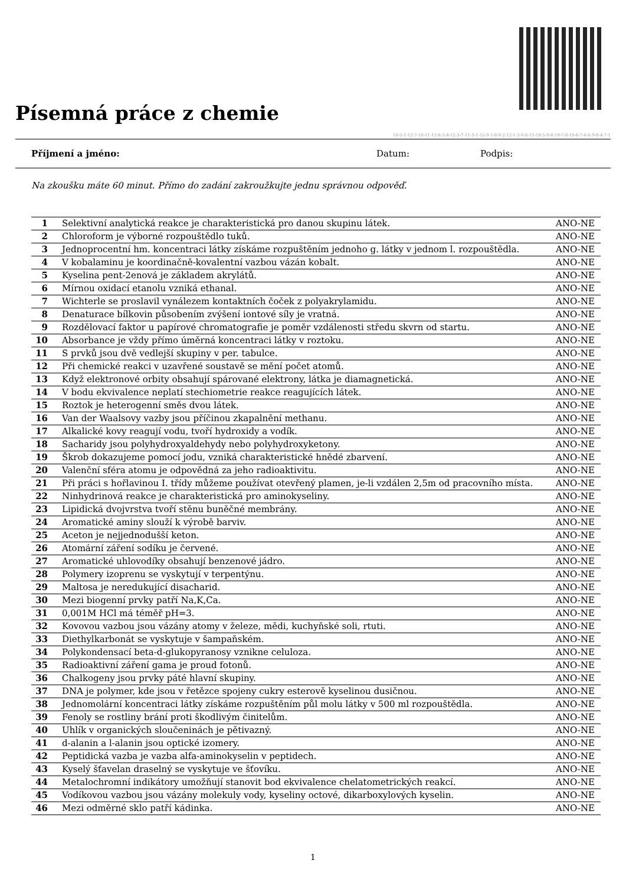Písemná práce z chemie
10-5-1-12-7-10-11-12-8-5-8-12-3-7-11-5-1-12-9-1-8-9-2-12-1-3-9-6-11-10-5-9-8-19-7-6-10-6-7-6-6-9-8-4-7-1
Příjmení a jméno: Datum: Podpis:
Na zkoušku máte 60 minut. Přímo do zadání zakroužkujte jednu správnou odpověď.
| 1 | Selektivní analytická reakce je charakteristická pro danou skupinu látek. | ANO-NE |
| 2 | Chloroform je výborné rozpouštědlo tuků. | ANO-NE |
| 3 | Jednoprocentní hm. koncentraci látky získáme rozpuštěním jednoho g. látky v jednom l. rozpouštědla. | ANO-NE |
| 4 | V kobalaminu je koordinačně-kovalentní vazbou vázán kobalt. | ANO-NE |
| 5 | Kyselina pent-2enová je základem akrylátů. | ANO-NE |
| 6 | Mírnou oxidací etanolu vzniká ethanal. | ANO-NE |
| 7 | Wichterle se proslavil vynálezem kontaktních čoček z polyakrylamidu. | ANO-NE |
| 8 | Denaturace bílkovin působením zvýšení iontové síly je vratná. | ANO-NE |
| 9 | Rozdělovací faktor u papírové chromatografie je poměr vzdálenosti středu skvrn od startu. | ANO-NE |
| 10 | Absorbance je vždy přímo úměrná koncentraci látky v roztoku. | ANO-NE |
| 11 | S prvků jsou dvě vedlejší skupiny v per. tabulce. | ANO-NE |
| 12 | Při chemické reakci v uzavřené soustavě se mění počet atomů. | ANO-NE |
| 13 | Když elektronové orbity obsahují spárované elektrony, látka je diamagnetická. | ANO-NE |
| 14 | V bodu ekvivalence neplatí stechiometrie reakce reagujících látek. | ANO-NE |
| 15 | Roztok je heterogenní směs dvou látek. | ANO-NE |
| 16 | Van der Waalsovy vazby jsou příčinou zkapalnění methanu. | ANO-NE |
| 17 | Alkalické kovy reagují vodu, tvoří hydroxidy a vodík. | ANO-NE |
| 18 | Sacharidy jsou polyhydroxyaldehydy nebo polyhydroxyketony. | ANO-NE |
| 19 | Škrob dokazujeme pomocí jodu, vzniká charakteristické hnědé zbarvení. | ANO-NE |
| 20 | Valenční sféra atomu je odpovědná za jeho radioaktivitu. | ANO-NE |
| 21 | Při práci s hořlavinou I. třídy můžeme používat otevřený plamen, je-li vzdálen 2,5m od pracovního místa. | ANO-NE |
| 22 | Ninhydrinová reakce je charakteristická pro aminokyseliny. | ANO-NE |
| 23 | Lipidická dvojvrstva tvoří stěnu buněčné membrány. | ANO-NE |
| 24 | Aromatické aminy slouží k výrobě barviv. | ANO-NE |
| 25 | Aceton je nejjednodušší keton. | ANO-NE |
| 26 | Atomární záření sodíku je červené. | ANO-NE |
| 27 | Aromatické uhlovodíky obsahují benzenové jádro. | ANO-NE |
| 28 | Polymery izoprenu se vyskytují v terpentýnu. | ANO-NE |
| 29 | Maltosa je neredukující disacharid. | ANO-NE |
| 30 | Mezi biogenní prvky patří Na,K,Ca. | ANO-NE |
| 31 | 0,001M HCl má téměř pH=3. | ANO-NE |
| 32 | Kovovou vazbou jsou vázány atomy v železe, mědi, kuchyňské soli, rtuti. | ANO-NE |
| 33 | Diethylkarbonát se vyskytuje v šampaňském. | ANO-NE |
| 34 | Polykondensací beta-d-glukopyranosy vznikne celuloza. | ANO-NE |
| 35 | Radioaktivní záření gama je proud fotonů. | ANO-NE |
| 36 | Chalkogeny jsou prvky páté hlavní skupiny. | ANO-NE |
| 37 | DNA je polymer, kde jsou v řetězce spojeny cukry esterově kyselinou dusičnou. | ANO-NE |
| 38 | Jednomolární koncentraci látky získáme rozpuštěním půl molu látky v 500 ml rozpouštědla. | ANO-NE |
| 39 | Fenoly se rostliny brání proti škodlivým činitelům. | ANO-NE |
| 40 | Uhlík v organických sloučeninách je pětivazný. | ANO-NE |
| 41 | d-alanin a l-alanin jsou optické izomery. | ANO-NE |
| 42 | Peptidická vazba je vazba alfa-aminokyselin v peptidech. | ANO-NE |
| 43 | Kyselý šťavelan draselný se vyskytuje ve šťovíku. | ANO-NE |
| 44 | Metalochromní indikátory umožňují stanovit bod ekvivalence chelatometrických reakcí. | ANO-NE |
| 45 | Vodíkovou vazbou jsou vázány molekuly vody, kyseliny octové, dikarboxylových kyselin. | ANO-NE |
| 46 | Mezi odměrné sklo patří kádinka. | ANO-NE |
1